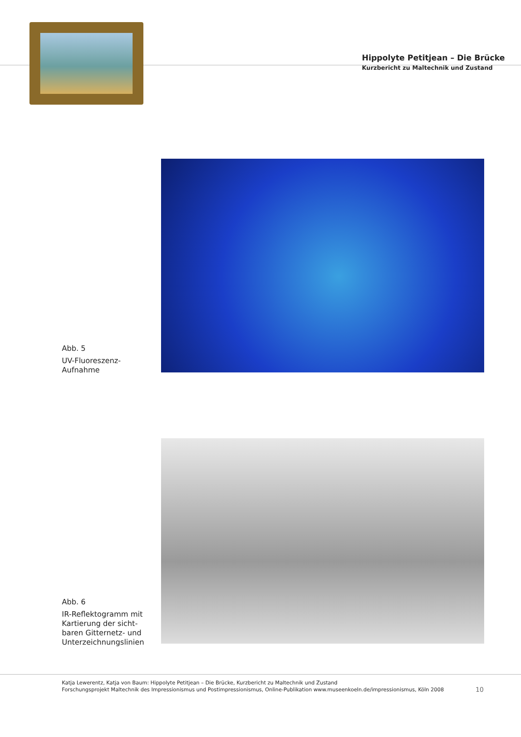Hippolyte Petitjean – Die Brücke
Kurzbericht zu Maltechnik und Zustand
Abb. 5
UV-Fluoreszenz-
Aufnahme
Abb. 6
IR-Reflektogramm mit
Kartierung der sicht-
baren Gitternetz- und
Unterzeichnungslinien
Katja Lewerentz, Katja von Baum: Hippolyte Petitjean – Die Brücke, Kurzbericht zu Maltechnik und Zustand
Forschungsprojekt Maltechnik des Impressionismus und Postimpressionismus, Online-Publikation www.museenkoeln.de/impressionismus, Köln 2008
10